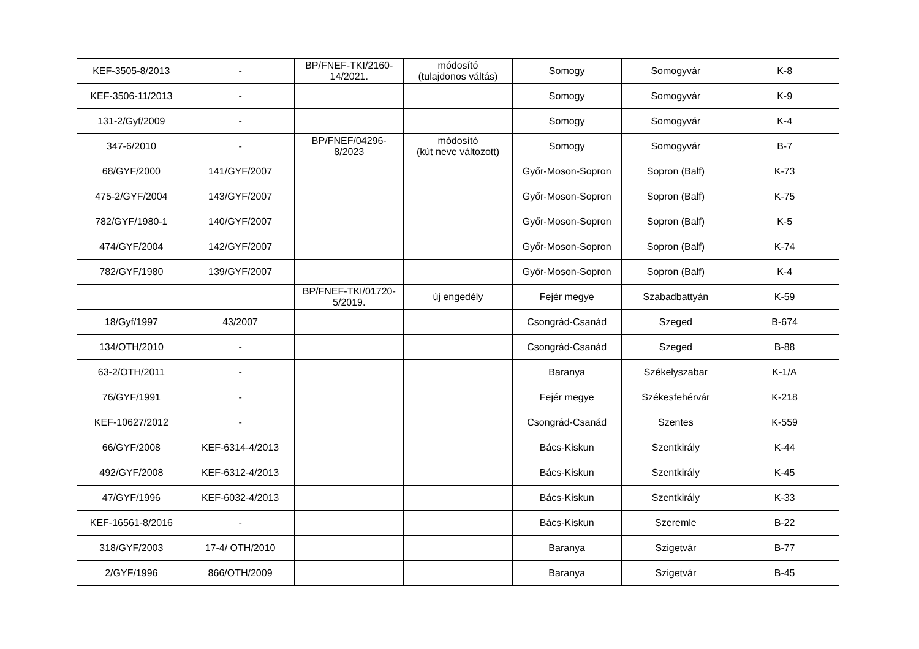| KEF-3505-8/2013 | - | BP/FNEF-TKI/2160- 14/2021. | módosító (tulajdonos váltás) | Somogy | Somogyvár | K-8 |
| KEF-3506-11/2013 | - | | | Somogy | Somogyvár | K-9 |
| 131-2/Gyf/2009 | - | | | Somogy | Somogyvár | K-4 |
| 347-6/2010 | - | BP/FNEF/04296- 8/2023 | módosító (kút neve változott) | Somogy | Somogyvár | B-7 |
| 68/GYF/2000 | 141/GYF/2007 | | | Győr-Moson-Sopron | Sopron (Balf) | K-73 |
| 475-2/GYF/2004 | 143/GYF/2007 | | | Győr-Moson-Sopron | Sopron (Balf) | K-75 |
| 782/GYF/1980-1 | 140/GYF/2007 | | | Győr-Moson-Sopron | Sopron (Balf) | K-5 |
| 474/GYF/2004 | 142/GYF/2007 | | | Győr-Moson-Sopron | Sopron (Balf) | K-74 |
| 782/GYF/1980 | 139/GYF/2007 | | | Győr-Moson-Sopron | Sopron (Balf) | K-4 |
| | | BP/FNEF-TKI/01720- 5/2019. | új engedély | Fejér megye | Szabadbattyán | K-59 |
| 18/Gyf/1997 | 43/2007 | | | Csongrád-Csanád | Szeged | B-674 |
| 134/OTH/2010 | - | | | Csongrád-Csanád | Szeged | B-88 |
| 63-2/OTH/2011 | - | | | Baranya | Székelyszabar | K-1/A |
| 76/GYF/1991 | - | | | Fejér megye | Székesfehérvár | K-218 |
| KEF-10627/2012 | - | | | Csongrád-Csanád | Szentes | K-559 |
| 66/GYF/2008 | KEF-6314-4/2013 | | | Bács-Kiskun | Szentkirály | K-44 |
| 492/GYF/2008 | KEF-6312-4/2013 | | | Bács-Kiskun | Szentkirály | K-45 |
| 47/GYF/1996 | KEF-6032-4/2013 | | | Bács-Kiskun | Szentkirály | K-33 |
| KEF-16561-8/2016 | - | | | Bács-Kiskun | Szeremle | B-22 |
| 318/GYF/2003 | 17-4/ OTH/2010 | | | Baranya | Szigetvár | B-77 |
| 2/GYF/1996 | 866/OTH/2009 | | | Baranya | Szigetvár | B-45 |